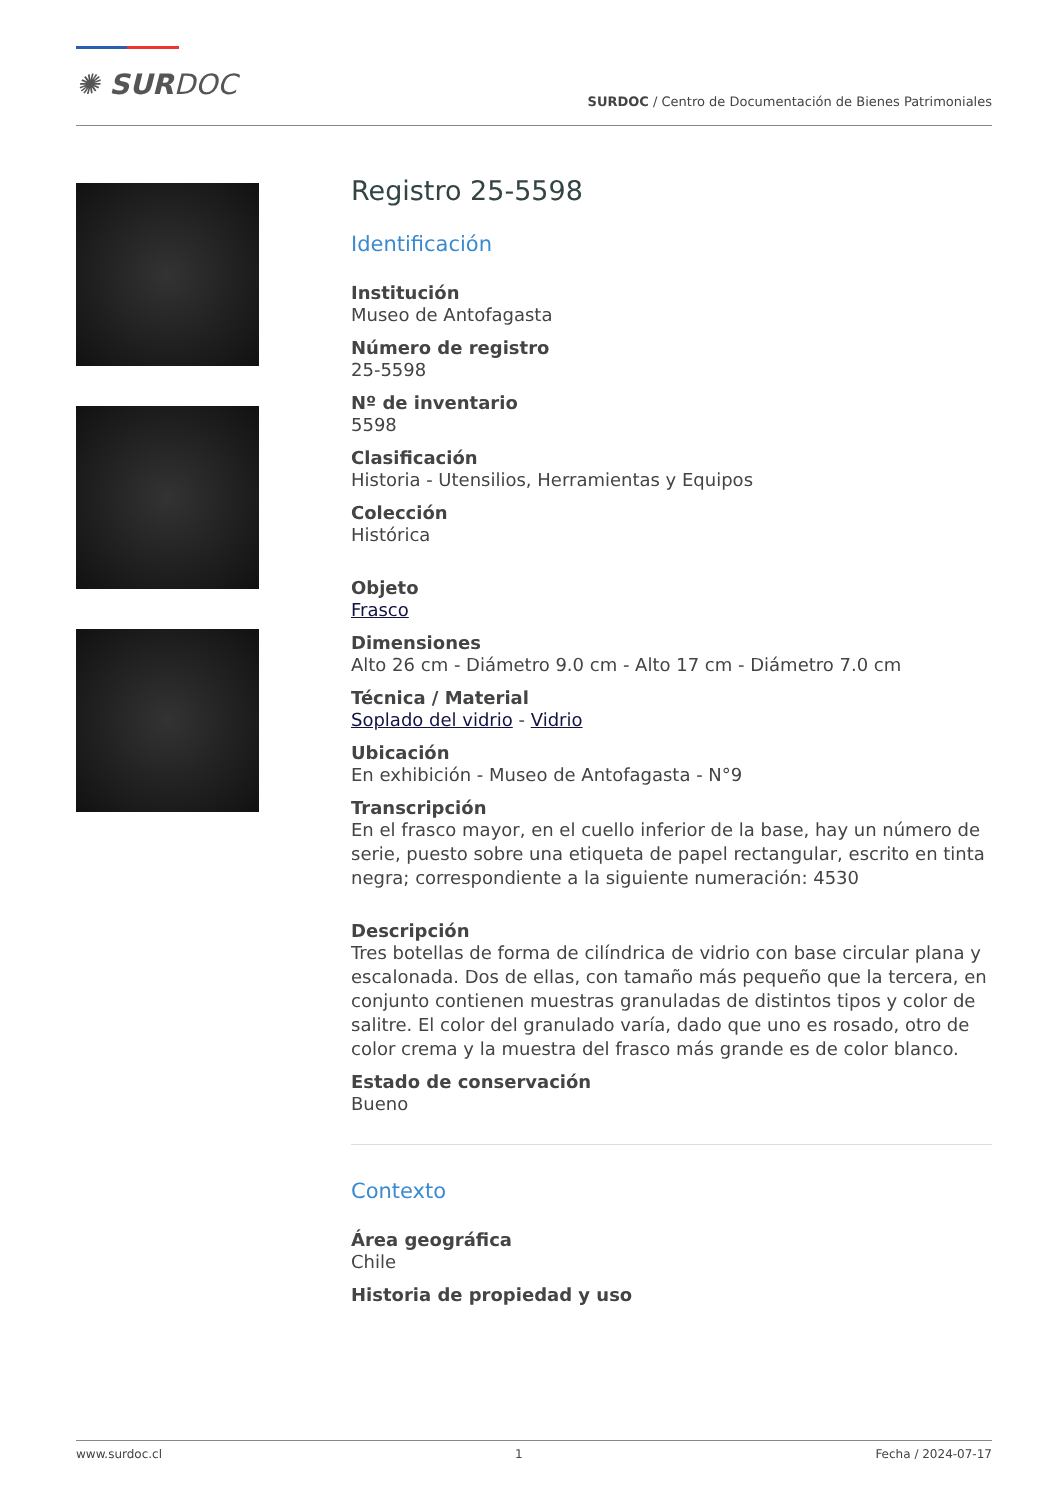✺ SURDOC
SURDOC / Centro de Documentación de Bienes Patrimoniales
Registro 25-5598
Identificación
Institución
Museo de Antofagasta
Número de registro
25-5598
Nº de inventario
5598
Clasificación
Historia - Utensilios, Herramientas y Equipos
Colección
Histórica
Objeto
Frasco
Dimensiones
Alto 26 cm - Diámetro 9.0 cm - Alto 17 cm - Diámetro 7.0 cm
Técnica / Material
Soplado del vidrio - Vidrio
Ubicación
En exhibición - Museo de Antofagasta - N°9
Transcripción
En el frasco mayor, en el cuello inferior de la base, hay un número de serie, puesto sobre una etiqueta de papel rectangular, escrito en tinta negra; correspondiente a la siguiente numeración: 4530
Descripción
Tres botellas de forma de cilíndrica de vidrio con base circular plana y escalonada. Dos de ellas, con tamaño más pequeño que la tercera, en conjunto contienen muestras granuladas de distintos tipos y color de salitre. El color del granulado varía, dado que uno es rosado, otro de color crema y la muestra del frasco más grande es de color blanco.
Estado de conservación
Bueno
Contexto
Área geográfica
Chile
Historia de propiedad y uso
www.surdoc.cl 1 Fecha / 2024-07-17